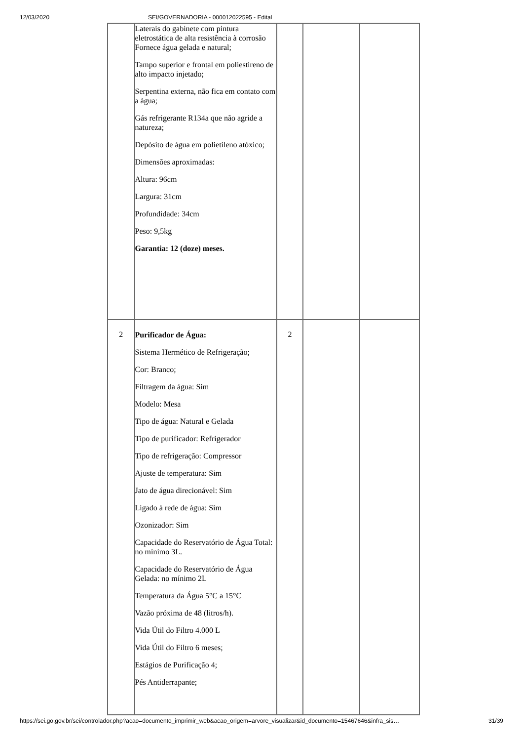12/03/2020 SEI/GOVERNADORIA - 000012022595 - Edital
| | Laterais do gabinete com pintura eletrostática de alta resistência à corrosão Fornece água gelada e natural; Tampo superior e frontal em poliestireno de alto impacto injetado; Serpentina externa, não fica em contato com a água; Gás refrigerante R134a que não agride a natureza; Depósito de água em polietileno atóxico; Dimensões aproximadas: Altura: 96cm Largura: 31cm Profundidade: 34cm Peso: 9,5kg Garantia: 12 (doze) meses. | | | |
| 2 | Purificador de Água: Sistema Hermético de Refrigeração; Cor: Branco; Filtragem da água: Sim Modelo: Mesa Tipo de água: Natural e Gelada Tipo de purificador: Refrigerador Tipo de refrigeração: Compressor Ajuste de temperatura: Sim Jato de água direcionável: Sim Ligado à rede de água: Sim Ozonizador: Sim Capacidade do Reservatório de Água Total: no mínimo 3L. Capacidade do Reservatório de Água Gelada: no mínimo 2L Temperatura da Água 5°C a 15°C Vazão próxima de 48 (litros/h). Vida Útil do Filtro 4.000 L Vida Útil do Filtro 6 meses; Estágios de Purificação 4; Pés Antiderrapante; | 2 | | |
https://sei.go.gov.br/sei/controlador.php?acao=documento_imprimir_web&acao_origem=arvore_visualizar&id_documento=15467646&infra_sis…
31/39